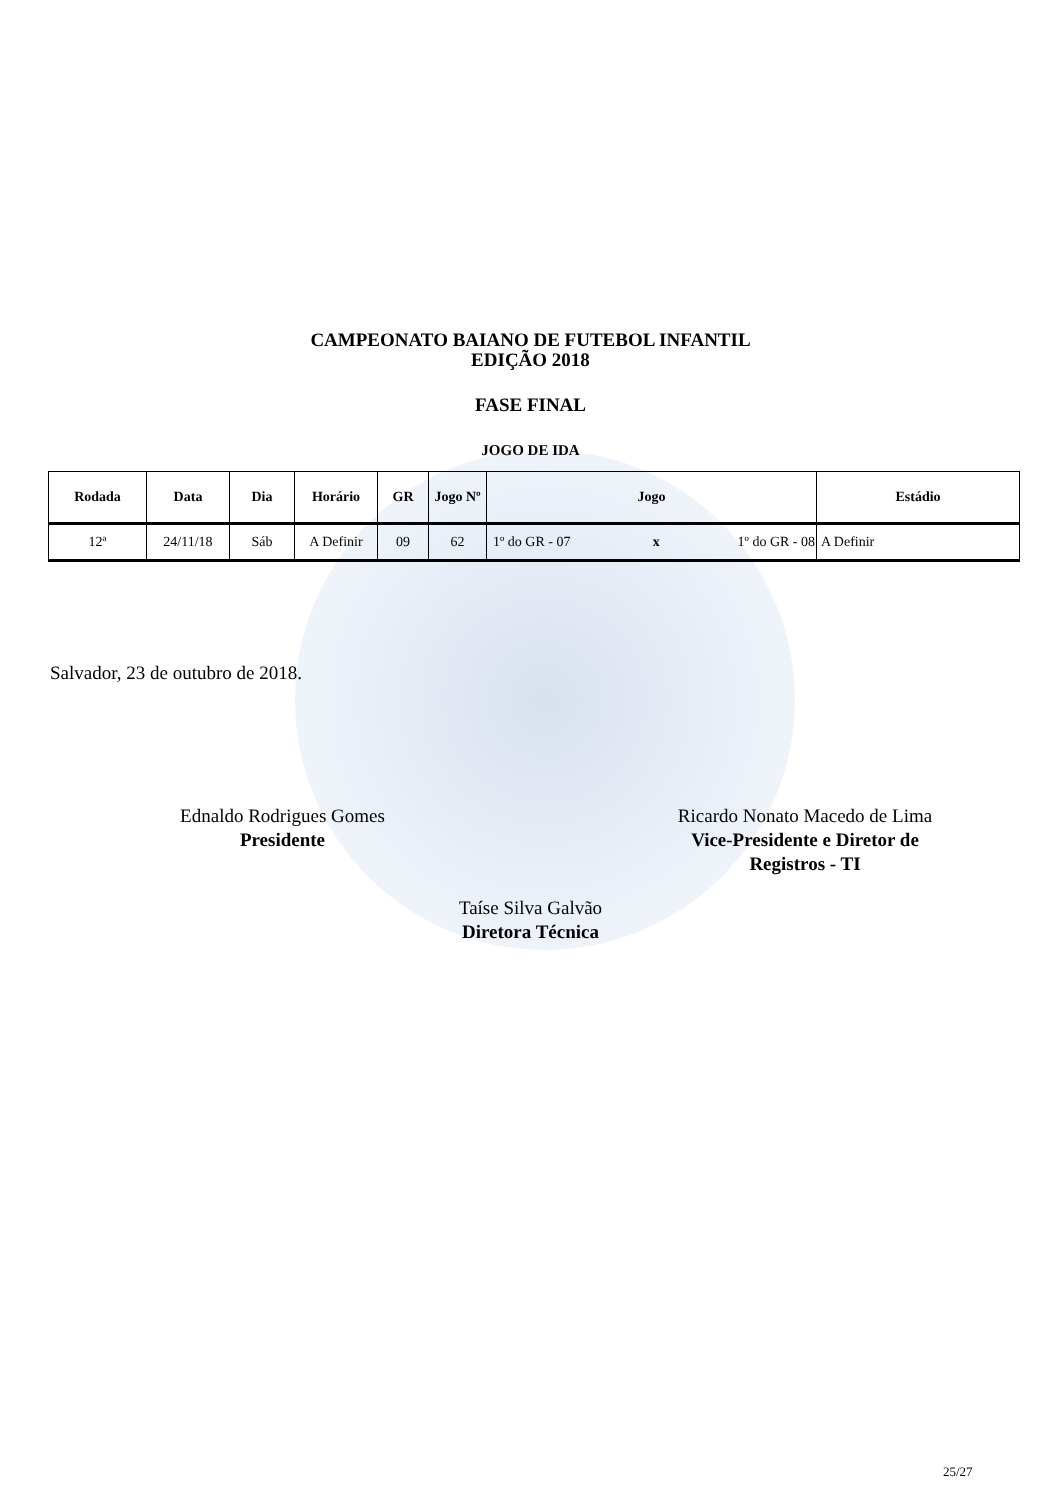CAMPEONATO BAIANO DE FUTEBOL INFANTIL
EDIÇÃO 2018
FASE FINAL
JOGO DE IDA
| Rodada | Data | Dia | Horário | GR | Jogo Nº | Jogo | | | Estádio |
| --- | --- | --- | --- | --- | --- | --- | --- | --- | --- |
| 12ª | 24/11/18 | Sáb | A Definir | 09 | 62 | 1º do GR - 07 | x | 1º do GR - 08 | A Definir |
Salvador, 23 de outubro de 2018.
Ednaldo Rodrigues Gomes
Presidente
Ricardo Nonato Macedo de Lima
Vice-Presidente e Diretor de
Registros - TI
Taíse Silva Galvão
Diretora Técnica
25/27